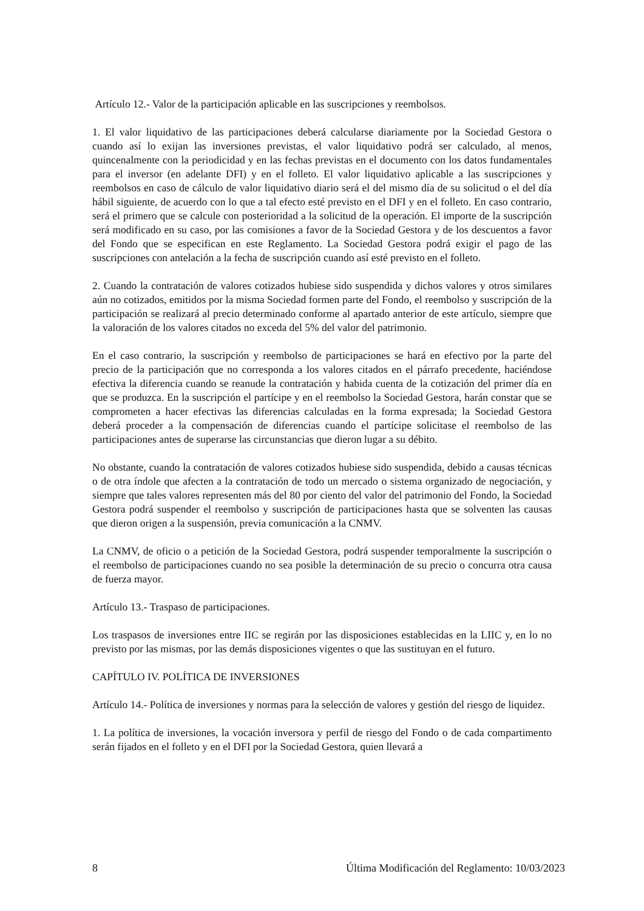Artículo 12.- Valor de la participación aplicable en las suscripciones y reembolsos.
1. El valor liquidativo de las participaciones deberá calcularse diariamente por la Sociedad Gestora o cuando así lo exijan las inversiones previstas, el valor liquidativo podrá ser calculado, al menos, quincenalmente con la periodicidad y en las fechas previstas en el documento con los datos fundamentales para el inversor (en adelante DFI) y en el folleto. El valor liquidativo aplicable a las suscripciones y reembolsos en caso de cálculo de valor liquidativo diario será el del mismo día de su solicitud o el del día hábil siguiente, de acuerdo con lo que a tal efecto esté previsto en el DFI y en el folleto. En caso contrario, será el primero que se calcule con posterioridad a la solicitud de la operación. El importe de la suscripción será modificado en su caso, por las comisiones a favor de la Sociedad Gestora y de los descuentos a favor del Fondo que se especifican en este Reglamento. La Sociedad Gestora podrá exigir el pago de las suscripciones con antelación a la fecha de suscripción cuando así esté previsto en el folleto.
2. Cuando la contratación de valores cotizados hubiese sido suspendida y dichos valores y otros similares aún no cotizados, emitidos por la misma Sociedad formen parte del Fondo, el reembolso y suscripción de la participación se realizará al precio determinado conforme al apartado anterior de este artículo, siempre que la valoración de los valores citados no exceda del 5% del valor del patrimonio.
En el caso contrario, la suscripción y reembolso de participaciones se hará en efectivo por la parte del precio de la participación que no corresponda a los valores citados en el párrafo precedente, haciéndose efectiva la diferencia cuando se reanude la contratación y habida cuenta de la cotización del primer día en que se produzca. En la suscripción el partícipe y en el reembolso la Sociedad Gestora, harán constar que se comprometen a hacer efectivas las diferencias calculadas en la forma expresada; la Sociedad Gestora deberá proceder a la compensación de diferencias cuando el partícipe solicitase el reembolso de las participaciones antes de superarse las circunstancias que dieron lugar a su débito.
No obstante, cuando la contratación de valores cotizados hubiese sido suspendida, debido a causas técnicas o de otra índole que afecten a la contratación de todo un mercado o sistema organizado de negociación, y siempre que tales valores representen más del 80 por ciento del valor del patrimonio del Fondo, la Sociedad Gestora podrá suspender el reembolso y suscripción de participaciones hasta que se solventen las causas que dieron origen a la suspensión, previa comunicación a la CNMV.
La CNMV, de oficio o a petición de la Sociedad Gestora, podrá suspender temporalmente la suscripción o el reembolso de participaciones cuando no sea posible la determinación de su precio o concurra otra causa de fuerza mayor.
Artículo 13.- Traspaso de participaciones.
Los traspasos de inversiones entre IIC se regirán por las disposiciones establecidas en la LIIC y, en lo no previsto por las mismas, por las demás disposiciones vigentes o que las sustituyan en el futuro.
CAPÍTULO IV. POLÍTICA DE INVERSIONES
Artículo 14.- Política de inversiones y normas para la selección de valores y gestión del riesgo de liquidez.
1. La política de inversiones, la vocación inversora y perfil de riesgo del Fondo o de cada compartimento serán fijados en el folleto y en el DFI por la Sociedad Gestora, quien llevará a
8 Última Modificación del Reglamento: 10/03/2023